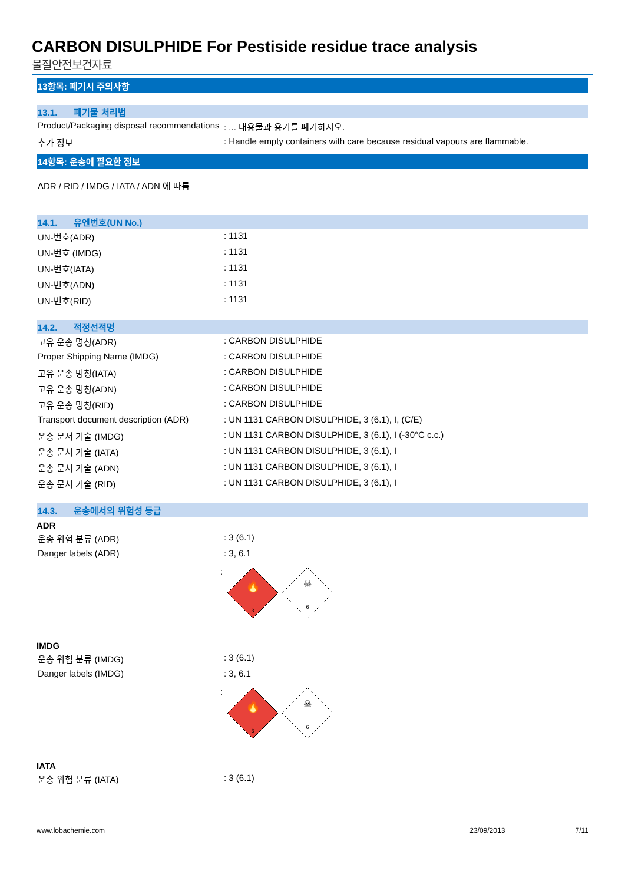CARBON DISULPHIDE For Pestiside residue trace analysis
물질안전보건자료
13항목: 폐기시 주의사항
13.1. 폐기물 처리법
| Product/Packaging disposal recommendations | : ... 내용물과 용기를 폐기하시오. |
| 추가 정보 | : Handle empty containers with care because residual vapours are flammable. |
14항목: 운송에 필요한 정보
ADR / RID / IMDG / IATA / ADN 에 따름
14.1. 유엔번호(UN No.)
| UN-번호(ADR) | : 1131 |
| UN-번호 (IMDG) | : 1131 |
| UN-번호(IATA) | : 1131 |
| UN-번호(ADN) | : 1131 |
| UN-번호(RID) | : 1131 |
14.2. 적정선적명
| 고유 운송 명칭(ADR) | : CARBON DISULPHIDE |
| Proper Shipping Name (IMDG) | : CARBON DISULPHIDE |
| 고유 운송 명칭(IATA) | : CARBON DISULPHIDE |
| 고유 운송 명칭(ADN) | : CARBON DISULPHIDE |
| 고유 운송 명칭(RID) | : CARBON DISULPHIDE |
| Transport document description (ADR) | : UN 1131 CARBON DISULPHIDE, 3 (6.1), I, (C/E) |
| 운송 문서 기술 (IMDG) | : UN 1131 CARBON DISULPHIDE, 3 (6.1), I (-30°C c.c.) |
| 운송 문서 기술 (IATA) | : UN 1131 CARBON DISULPHIDE, 3 (6.1), I |
| 운송 문서 기술 (ADN) | : UN 1131 CARBON DISULPHIDE, 3 (6.1), I |
| 운송 문서 기술 (RID) | : UN 1131 CARBON DISULPHIDE, 3 (6.1), I |
14.3. 운송에서의 위험성 등급
ADR
| 운송 위험 분류 (ADR) | : 3 (6.1) |
| Danger labels (ADR) | : 3, 6.1 |
:
🔥
3
☠
6
IMDG
| 운송 위험 분류 (IMDG) | : 3 (6.1) |
| Danger labels (IMDG) | : 3, 6.1 |
:
🔥
3
☠
6
IATA
| 운송 위험 분류 (IATA) | : 3 (6.1) |
www.lobachemie.com 23/09/2013 7/11